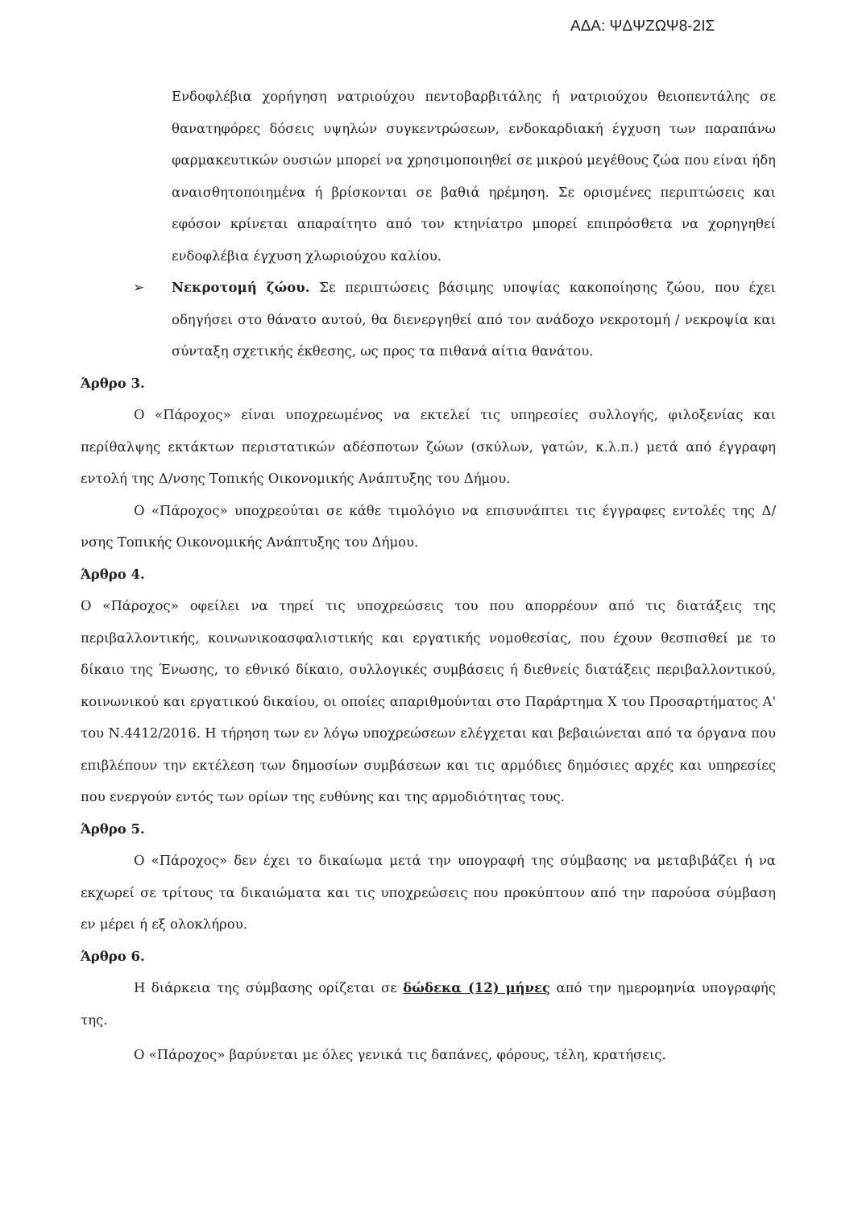ΑΔΑ: ΨΔΨΖΩΨ8-2ΙΣ
Ενδοφλέβια χορήγηση νατριούχου πεντοβαρβιτάλης ή νατριούχου θειοπεντάλης σε θανατηφόρες δόσεις υψηλών συγκεντρώσεων, ενδοκαρδιακή έγχυση των παραπάνω φαρμακευτικών ουσιών μπορεί να χρησιμοποιηθεί σε μικρού μεγέθους ζώα που είναι ήδη αναισθητοποιημένα ή βρίσκονται σε βαθιά ηρέμηση. Σε ορισμένες περιπτώσεις και εφόσον κρίνεται απαραίτητο από τον κτηνίατρο μπορεί επιπρόσθετα να χορηγηθεί ενδοφλέβια έγχυση χλωριούχου καλίου.
➢ Νεκροτομή ζώου. Σε περιπτώσεις βάσιμης υποψίας κακοποίησης ζώου, που έχει οδηγήσει στο θάνατο αυτού, θα διενεργηθεί από τον ανάδοχο νεκροτομή / νεκροψία και σύνταξη σχετικής έκθεσης, ως προς τα πιθανά αίτια θανάτου.
Άρθρο 3.
Ο «Πάροχος» είναι υποχρεωμένος να εκτελεί τις υπηρεσίες συλλογής, φιλοξενίας και περίθαλψης εκτάκτων περιστατικών αδέσποτων ζώων (σκύλων, γατών, κ.λ.π.) μετά από έγγραφη εντολή της Δ/νσης Τοπικής Οικονομικής Ανάπτυξης του Δήμου.
Ο «Πάροχος» υποχρεούται σε κάθε τιμολόγιο να επισυνάπτει τις έγγραφες εντολές της Δ/νσης Τοπικής Οικονομικής Ανάπτυξης του Δήμου.
Άρθρο 4.
Ο «Πάροχος» οφείλει να τηρεί τις υποχρεώσεις του που απορρέουν από τις διατάξεις της περιβαλλοντικής, κοινωνικοασφαλιστικής και εργατικής νομοθεσίας, που έχουν θεσπισθεί με το δίκαιο της Ένωσης, το εθνικό δίκαιο, συλλογικές συμβάσεις ή διεθνείς διατάξεις περιβαλλοντικού, κοινωνικού και εργατικού δικαίου, οι οποίες απαριθμούνται στο Παράρτημα Χ του Προσαρτήματος Α' του Ν.4412/2016. Η τήρηση των εν λόγω υποχρεώσεων ελέγχεται και βεβαιώνεται από τα όργανα που επιβλέπουν την εκτέλεση των δημοσίων συμβάσεων και τις αρμόδιες δημόσιες αρχές και υπηρεσίες που ενεργούν εντός των ορίων της ευθύνης και της αρμοδιότητας τους.
Άρθρο 5.
Ο «Πάροχος» δεν έχει το δικαίωμα μετά την υπογραφή της σύμβασης να μεταβιβάζει ή να εκχωρεί σε τρίτους τα δικαιώματα και τις υποχρεώσεις που προκύπτουν από την παρούσα σύμβαση εν μέρει ή εξ ολοκλήρου.
Άρθρο 6.
Η διάρκεια της σύμβασης ορίζεται σε δώδεκα (12) μήνες από την ημερομηνία υπογραφής της.
Ο «Πάροχος» βαρύνεται με όλες γενικά τις δαπάνες, φόρους, τέλη, κρατήσεις.